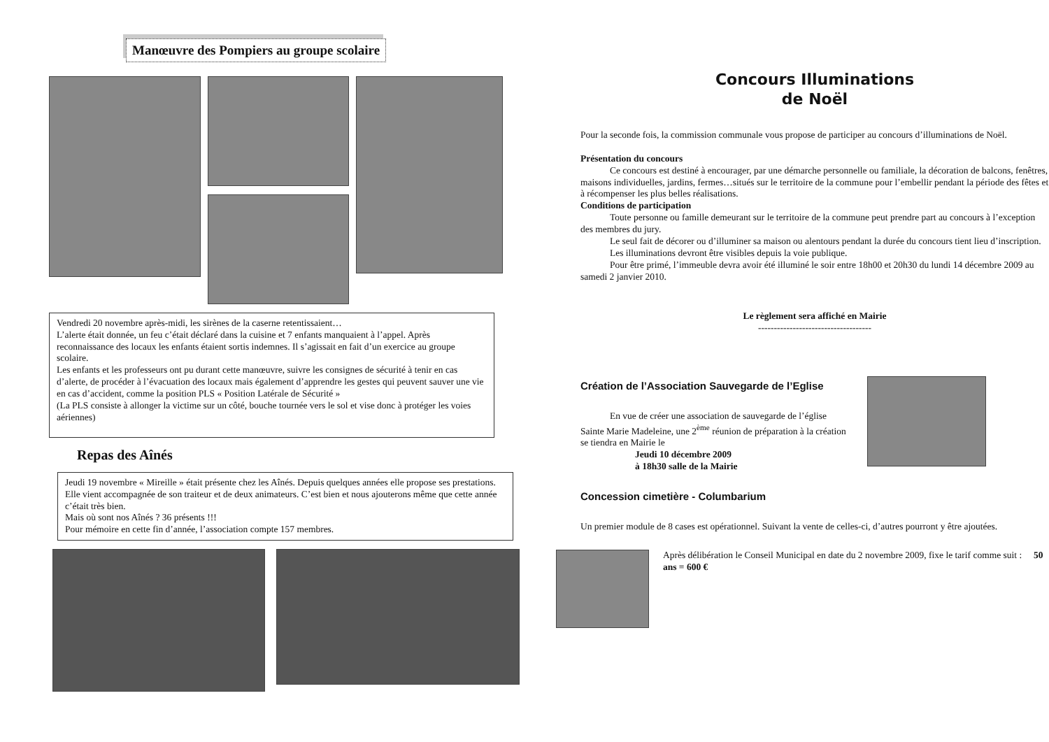Manœuvre des Pompiers au groupe scolaire
Vendredi 20 novembre après-midi, les sirènes de la caserne retentissaient…
L’alerte était donnée, un feu c’était déclaré dans la cuisine et 7 enfants manquaient à l’appel. Après reconnaissance des locaux les enfants étaient sortis indemnes. Il s’agissait en fait d’un exercice au groupe scolaire.
Les enfants et les professeurs ont pu durant cette manœuvre, suivre les consignes de sécurité à tenir en cas d’alerte, de procéder à l’évacuation des locaux mais également d’apprendre les gestes qui peuvent sauver une vie en cas d’accident, comme la position PLS « Position Latérale de Sécurité »
(La PLS consiste à allonger la victime sur un côté, bouche tournée vers le sol et vise donc à protéger les voies aériennes)
Repas des Aînés
Jeudi 19 novembre « Mireille » était présente chez les Aînés. Depuis quelques années elle propose ses prestations. Elle vient accompagnée de son traiteur et de deux animateurs. C’est bien et nous ajouterons même que cette année c’était très bien.
Mais où sont nos Aînés ? 36 présents !!!
Pour mémoire en cette fin d’année, l’association compte 157 membres.
Concours Illuminations
de Noël
Pour la seconde fois, la commission communale vous propose de participer au concours d’illuminations de Noël.
Présentation du concours
Ce concours est destiné à encourager, par une démarche personnelle ou familiale, la décoration de balcons, fenêtres, maisons individuelles, jardins, fermes…situés sur le territoire de la commune pour l’embellir pendant la période des fêtes et à récompenser les plus belles réalisations.
Conditions de participation
Toute personne ou famille demeurant sur le territoire de la commune peut prendre part au concours à l’exception des membres du jury.
Le seul fait de décorer ou d’illuminer sa maison ou alentours pendant la durée du concours tient lieu d’inscription.
Les illuminations devront être visibles depuis la voie publique.
Pour être primé, l’immeuble devra avoir été illuminé le soir entre 18h00 et 20h30 du lundi 14 décembre 2009 au samedi 2 janvier 2010.
Le règlement sera affiché en Mairie
------------------------------------
Création de l’Association Sauvegarde de l’Eglise
En vue de créer une association de sauvegarde de l’église Sainte Marie Madeleine, une 2<sup>ème</sup> réunion de préparation à la création se tiendra en Mairie le
Jeudi 10 décembre 2009
à 18h30 salle de la Mairie
Concession cimetière - Columbarium
Un premier module de 8 cases est opérationnel. Suivant la vente de celles-ci, d’autres pourront y être ajoutées.
Après délibération le Conseil Municipal en date du 2 novembre 2009, fixe le tarif comme suit : 50 ans = 600 €